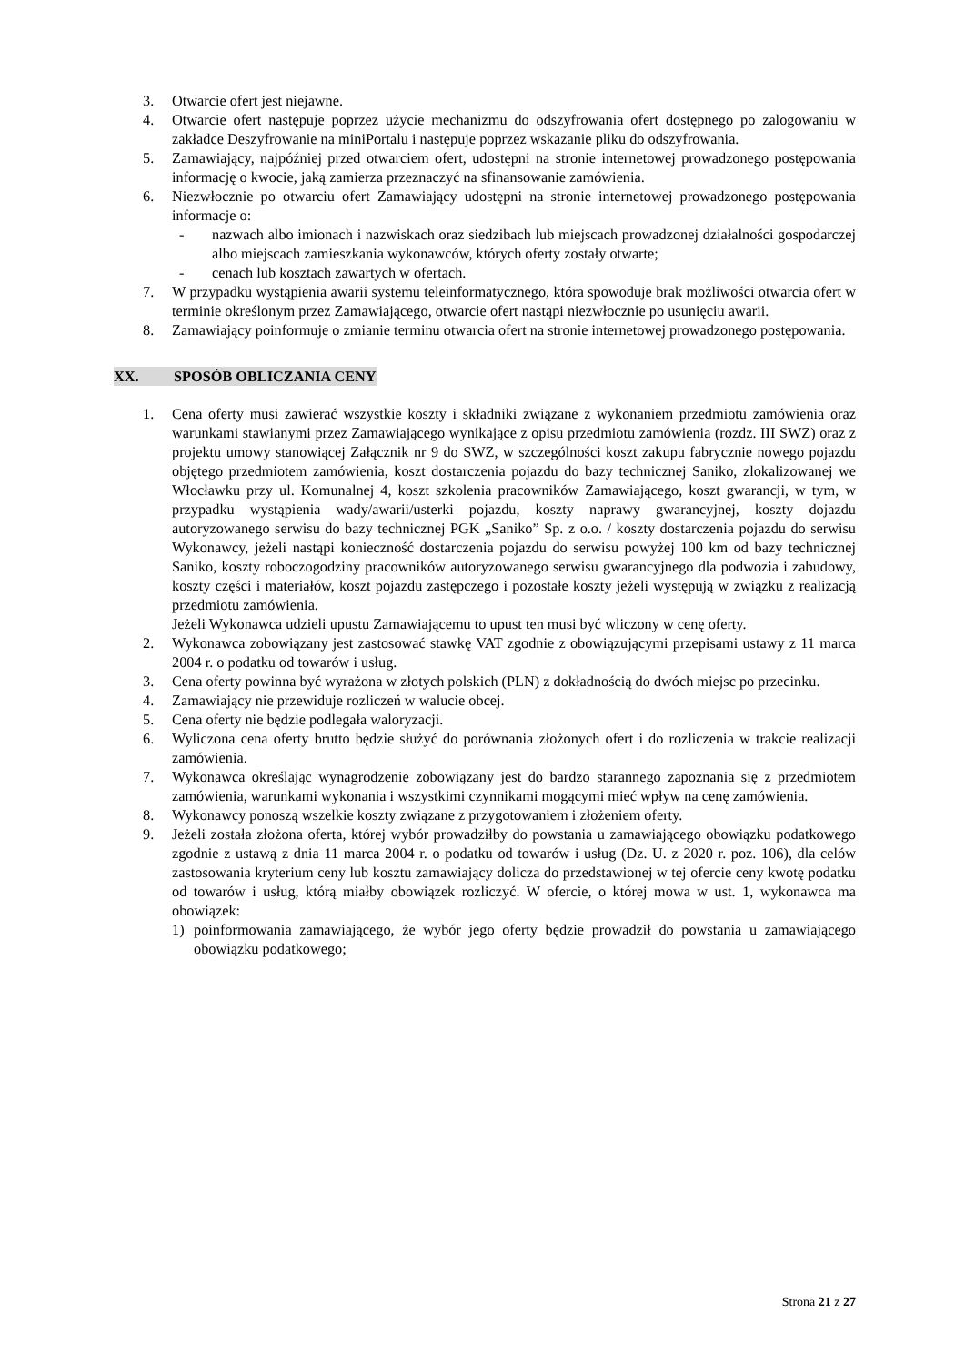3. Otwarcie ofert jest niejawne.
4. Otwarcie ofert następuje poprzez użycie mechanizmu do odszyfrowania ofert dostępnego po zalogowaniu w zakładce Deszyfrowanie na miniPortalu i następuje poprzez wskazanie pliku do odszyfrowania.
5. Zamawiający, najpóźniej przed otwarciem ofert, udostępni na stronie internetowej prowadzonego postępowania informację o kwocie, jaką zamierza przeznaczyć na sfinansowanie zamówienia.
6. Niezwłocznie po otwarciu ofert Zamawiający udostępni na stronie internetowej prowadzonego postępowania informacje o:
- nazwach albo imionach i nazwiskach oraz siedzibach lub miejscach prowadzonej działalności gospodarczej albo miejscach zamieszkania wykonawców, których oferty zostały otwarte;
- cenach lub kosztach zawartych w ofertach.
7. W przypadku wystąpienia awarii systemu teleinformatycznego, która spowoduje brak możliwości otwarcia ofert w terminie określonym przez Zamawiającego, otwarcie ofert nastąpi niezwłocznie po usunięciu awarii.
8. Zamawiający poinformuje o zmianie terminu otwarcia ofert na stronie internetowej prowadzonego postępowania.
XX. SPOSÓB OBLICZANIA CENY
1. Cena oferty musi zawierać wszystkie koszty i składniki związane z wykonaniem przedmiotu zamówienia oraz warunkami stawianymi przez Zamawiającego wynikające z opisu przedmiotu zamówienia (rozdz. III SWZ) oraz z projektu umowy stanowiącej Załącznik nr 9 do SWZ, w szczególności koszt zakupu fabrycznie nowego pojazdu objętego przedmiotem zamówienia, koszt dostarczenia pojazdu do bazy technicznej Saniko, zlokalizowanej we Włocławku przy ul. Komunalnej 4, koszt szkolenia pracowników Zamawiającego, koszt gwarancji, w tym, w przypadku wystąpienia wady/awarii/usterki pojazdu, koszty naprawy gwarancyjnej, koszty dojazdu autoryzowanego serwisu do bazy technicznej PGK „Saniko” Sp. z o.o. / koszty dostarczenia pojazdu do serwisu Wykonawcy, jeżeli nastąpi konieczność dostarczenia pojazdu do serwisu powyżej 100 km od bazy technicznej Saniko, koszty roboczogodziny pracowników autoryzowanego serwisu gwarancyjnego dla podwozia i zabudowy, koszty części i materiałów, koszt pojazdu zastępczego i pozostałe koszty jeżeli występują w związku z realizacją przedmiotu zamówienia.
Jeżeli Wykonawca udzieli upustu Zamawiającemu to upust ten musi być wliczony w cenę oferty.
2. Wykonawca zobowiązany jest zastosować stawkę VAT zgodnie z obowiązującymi przepisami ustawy z 11 marca 2004 r. o podatku od towarów i usług.
3. Cena oferty powinna być wyrażona w złotych polskich (PLN) z dokładnością do dwóch miejsc po przecinku.
4. Zamawiający nie przewiduje rozliczeń w walucie obcej.
5. Cena oferty nie będzie podlegała waloryzacji.
6. Wyliczona cena oferty brutto będzie służyć do porównania złożonych ofert i do rozliczenia w trakcie realizacji zamówienia.
7. Wykonawca określając wynagrodzenie zobowiązany jest do bardzo starannego zapoznania się z przedmiotem zamówienia, warunkami wykonania i wszystkimi czynnikami mogącymi mieć wpływ na cenę zamówienia.
8. Wykonawcy ponoszą wszelkie koszty związane z przygotowaniem i złożeniem oferty.
9. Jeżeli została złożona oferta, której wybór prowadziłby do powstania u zamawiającego obowiązku podatkowego zgodnie z ustawą z dnia 11 marca 2004 r. o podatku od towarów i usług (Dz. U. z 2020 r. poz. 106), dla celów zastosowania kryterium ceny lub kosztu zamawiający dolicza do przedstawionej w tej ofercie ceny kwotę podatku od towarów i usług, którą miałby obowiązek rozliczyć. W ofercie, o której mowa w ust. 1, wykonawca ma obowiązek:
1) poinformowania zamawiającego, że wybór jego oferty będzie prowadził do powstania u zamawiającego obowiązku podatkowego;
Strona 21 z 27